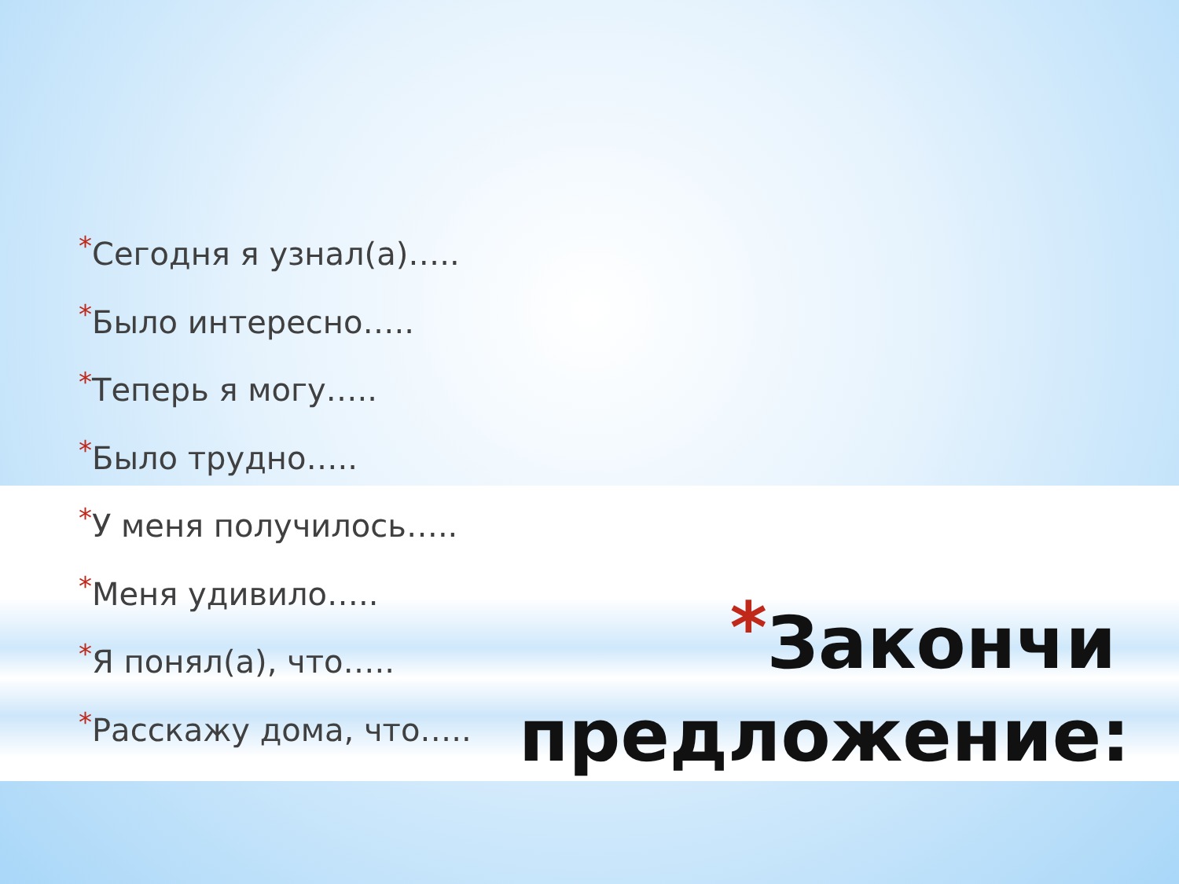*Сегодня я узнал(а)…..
*Было интересно…..
*Теперь я могу…..
*Было трудно…..
*У меня получилось…..
*Меня удивило…..
*Я понял(а), что…..
*Расскажу дома, что…..
*Закончи предложение: